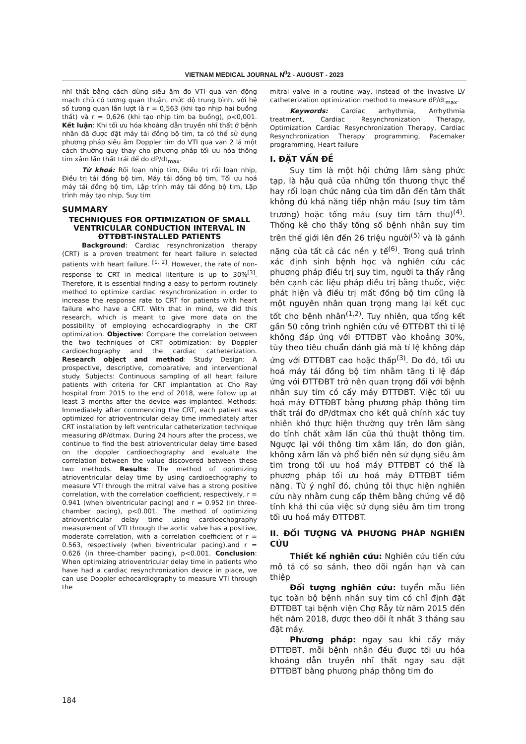VIETNAM MEDICAL JOURNAL N<sup>0</sup>2 - AUGUST - 2023
nhĩ thất bằng cách dùng siêu âm đo VTI qua van động mạch chủ có tương quan thuận, mức độ trung bình, với hệ số tương quan lần lượt là r = 0,563 (khi tạo nhịp hai buồng thất) và r = 0,626 (khi tạo nhịp tim ba buồng), p<0,001. Kết luận: Khi tối ưu hóa khoảng dẫn truyền nhĩ thất ở bệnh nhân đã được đặt máy tái đồng bộ tim, ta có thể sử dụng phương pháp siêu âm Doppler tim đo VTI qua van 2 lá một cách thường quy thay cho phương pháp tối ưu hóa thông tim xâm lấn thất trái để đo dP/dt<sub>max</sub>.
Từ khoá: Rối loạn nhịp tim, Điều trị rối loạn nhịp, Điều trị tái đồng bộ tim, Máy tái đồng bộ tim, Tối ưu hoá máy tái đồng bộ tim, Lập trình máy tái đồng bộ tim, Lập trình máy tạo nhịp, Suy tim
SUMMARY
TECHNIQUES FOR OPTIMIZATION OF SMALL VENTRICULAR CONDUCTION INTERVAL IN ĐTTĐBT-INSTALLED PATIENTS
Background: Cardiac resynchronization therapy (CRT) is a proven treatment for heart failure in selected patients with heart failure. <sup>[1, 2]</sup>. However, the rate of non-response to CRT in medical literiture is up to 30%<sup>[3]</sup>. Therefore, it is essential finding a easy to perform routinely method to optimize cardiac resynchronization in order to increase the response rate to CRT for patients with heart failure who have a CRT. With that in mind, we did this research, which is meant to give more data on the possibility of employing echocardiography in the CRT optimization. Objective: Compare the correlation between the two techniques of CRT optimization: by Doppler cardioechography and the cardiac catheterization. Research object and method: Study Design: A prospective, descriptive, comparative, and interventional study. Subjects: Continuous sampling of all heart failure patients with criteria for CRT implantation at Cho Ray hospital from 2015 to the end of 2018, were follow up at least 3 months after the device was implanted. Methods: Immediately after commencing the CRT, each patient was optimized for atrioventricular delay time immediately after CRT installation by left ventricular catheterization technique measuring dP/dtmax. During 24 hours after the process, we continue to find the best atrioventricular delay time based on the doppler cardioechography and evaluate the correlation between the value discovered between these two methods. Results: The method of optimizing atrioventricular delay time by using cardioechography to measure VTI through the mitral valve has a strong positive correlation, with the correlation coefficient, respectively, r = 0.941 (when biventricular pacing) and r = 0.952 (in three-chamber pacing), p<0.001. The method of optimizing atrioventricular delay time using cardioechography measurement of VTI through the aortic valve has a positive, moderate correlation, with a correlation coefficient of r = 0.563, respectively (when biventricular pacing).and r = 0.626 (in three-chamber pacing), p<0.001. Conclusion: When optimizing atrioventricular delay time in patients who have had a cardiac resynchronization device in place, we can use Doppler echocardiography to measure VTI through the
mitral valve in a routine way, instead of the invasive LV catheterization optimization method to measure dP/dt<sub>max</sub>.
Keywords: Cardiac arrhythmia, Arrhythmia treatment, Cardiac Resynchronization Therapy, Optimization Cardiac Resynchronization Therapy, Cardiac Resynchronization Therapy programming, Pacemaker programming, Heart failure
I. ĐẶT VẤN ĐỀ
Suy tim là một hội chứng lâm sàng phức tạp, là hậu quả của những tổn thương thực thể hay rối loạn chức năng của tim dẫn đến tâm thất không đủ khả năng tiếp nhận máu (suy tim tâm trương) hoặc tống máu (suy tim tâm thu)<sup>(4)</sup>. Thống kê cho thấy tổng số bệnh nhân suy tim trên thế giới lên đến 26 triệu người<sup>(5)</sup> và là gánh nặng của tất cả các nền y tế<sup>(6)</sup>. Trong quá trình xác định sinh bệnh học và nghiên cứu các phương pháp điều trị suy tim, người ta thấy rằng bên cạnh các liệu pháp điều trị bằng thuốc, việc phát hiện và điều trị mất đồng bộ tim cũng là một nguyên nhân quan trọng mang lại kết cục tốt cho bệnh nhân<sup>(1,2)</sup>. Tuy nhiên, qua tổng kết gần 50 công trình nghiên cứu về ĐTTĐBT thì tỉ lệ không đáp ứng với ĐTTĐBT vào khoảng 30%, tùy theo tiêu chuẩn đánh giá mà tỉ lệ không đáp ứng với ĐTTĐBT cao hoặc thấp<sup>(3)</sup>. Do đó, tối ưu hoá máy tái đồng bộ tim nhằm tăng tỉ lệ đáp ứng với ĐTTĐBT trở nên quan trọng đối với bệnh nhân suy tim có cấy máy ĐTTĐBT. Việc tối ưu hoá máy ĐTTĐBT bằng phương pháp thông tim thất trái đo dP/dtmax cho kết quả chính xác tuy nhiên khó thực hiện thường quy trên lâm sàng do tính chất xâm lấn của thủ thuật thông tim. Ngược lại với thông tim xâm lấn, do đơn giản, không xâm lấn và phổ biến nên sử dụng siêu âm tim trong tối ưu hoá máy ĐTTĐBT có thể là phương pháp tối ưu hoá máy ĐTTĐBT tiềm năng. Từ ý nghĩ đó, chúng tôi thực hiện nghiên cứu này nhằm cung cấp thêm bằng chứng về độ tính khả thi của việc sử dụng siêu âm tim trong tối ưu hoá máy ĐTTĐBT.
II. ĐỐI TƯỢNG VÀ PHƯƠNG PHÁP NGHIÊN CỨU
Thiết kế nghiên cứu: Nghiên cứu tiến cứu mô tả có so sánh, theo dõi ngắn hạn và can thiệp
Đối tượng nghiên cứu: tuyển mẫu liên tục toàn bộ bệnh nhân suy tim có chỉ định đặt ĐTTĐBT tại bệnh viện Chợ Rẫy từ năm 2015 đến hết năm 2018, được theo dõi ít nhất 3 tháng sau đặt máy.
Phương pháp: ngay sau khi cấy máy ĐTTĐBT, mỗi bệnh nhân đều được tối ưu hóa khoảng dẫn truyền nhĩ thất ngay sau đặt ĐTTĐBT bằng phương pháp thông tim đo
184